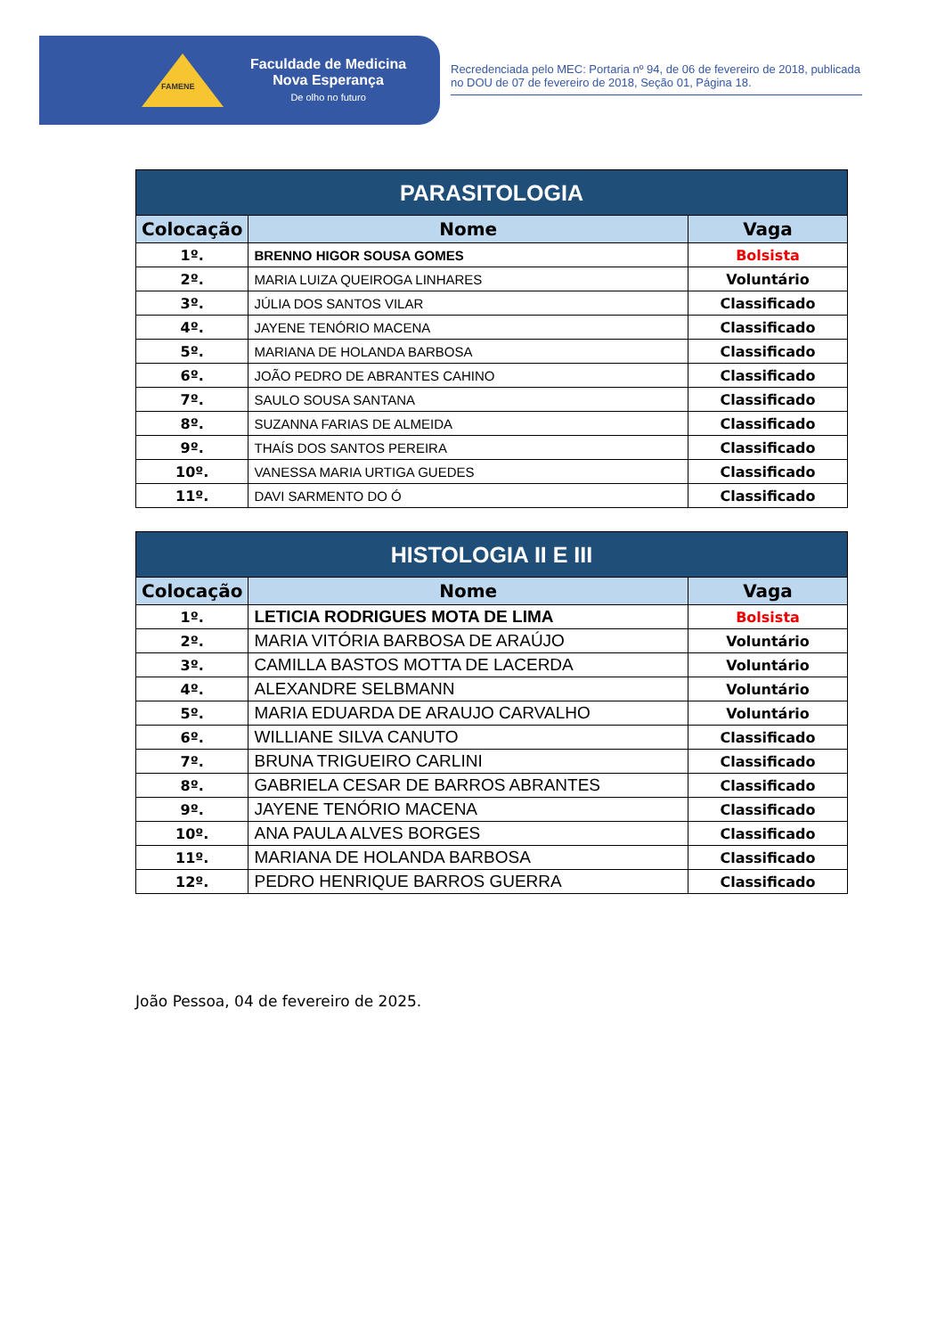FAMENE
Faculdade de Medicina
Nova Esperança
De olho no futuro
Recredenciada pelo MEC: Portaria nº 94, de 06 de fevereiro de 2018, publicada no DOU de 07 de fevereiro de 2018, Seção 01, Página 18.
| PARASITOLOGIA | | |
| --- | --- | --- |
| Colocação | Nome | Vaga |
| 1º. | BRENNO HIGOR SOUSA GOMES | Bolsista |
| 2º. | MARIA LUIZA QUEIROGA LINHARES | Voluntário |
| 3º. | JÚLIA DOS SANTOS VILAR | Classificado |
| 4º. | JAYENE TENÓRIO MACENA | Classificado |
| 5º. | MARIANA DE HOLANDA BARBOSA | Classificado |
| 6º. | JOÃO PEDRO DE ABRANTES CAHINO | Classificado |
| 7º. | SAULO SOUSA SANTANA | Classificado |
| 8º. | SUZANNA FARIAS DE ALMEIDA | Classificado |
| 9º. | THAÍS DOS SANTOS PEREIRA | Classificado |
| 10º. | VANESSA MARIA URTIGA GUEDES | Classificado |
| 11º. | DAVI SARMENTO DO Ó | Classificado |
| HISTOLOGIA II E III | | |
| --- | --- | --- |
| Colocação | Nome | Vaga |
| 1º. | LETICIA RODRIGUES MOTA DE LIMA | Bolsista |
| 2º. | MARIA VITÓRIA BARBOSA DE ARAÚJO | Voluntário |
| 3º. | CAMILLA BASTOS MOTTA DE LACERDA | Voluntário |
| 4º. | ALEXANDRE SELBMANN | Voluntário |
| 5º. | MARIA EDUARDA DE ARAUJO CARVALHO | Voluntário |
| 6º. | WILLIANE SILVA CANUTO | Classificado |
| 7º. | BRUNA TRIGUEIRO CARLINI | Classificado |
| 8º. | GABRIELA CESAR DE BARROS ABRANTES | Classificado |
| 9º. | JAYENE TENÓRIO MACENA | Classificado |
| 10º. | ANA PAULA ALVES BORGES | Classificado |
| 11º. | MARIANA DE HOLANDA BARBOSA | Classificado |
| 12º. | PEDRO HENRIQUE BARROS GUERRA | Classificado |
João Pessoa, 04 de fevereiro de 2025.